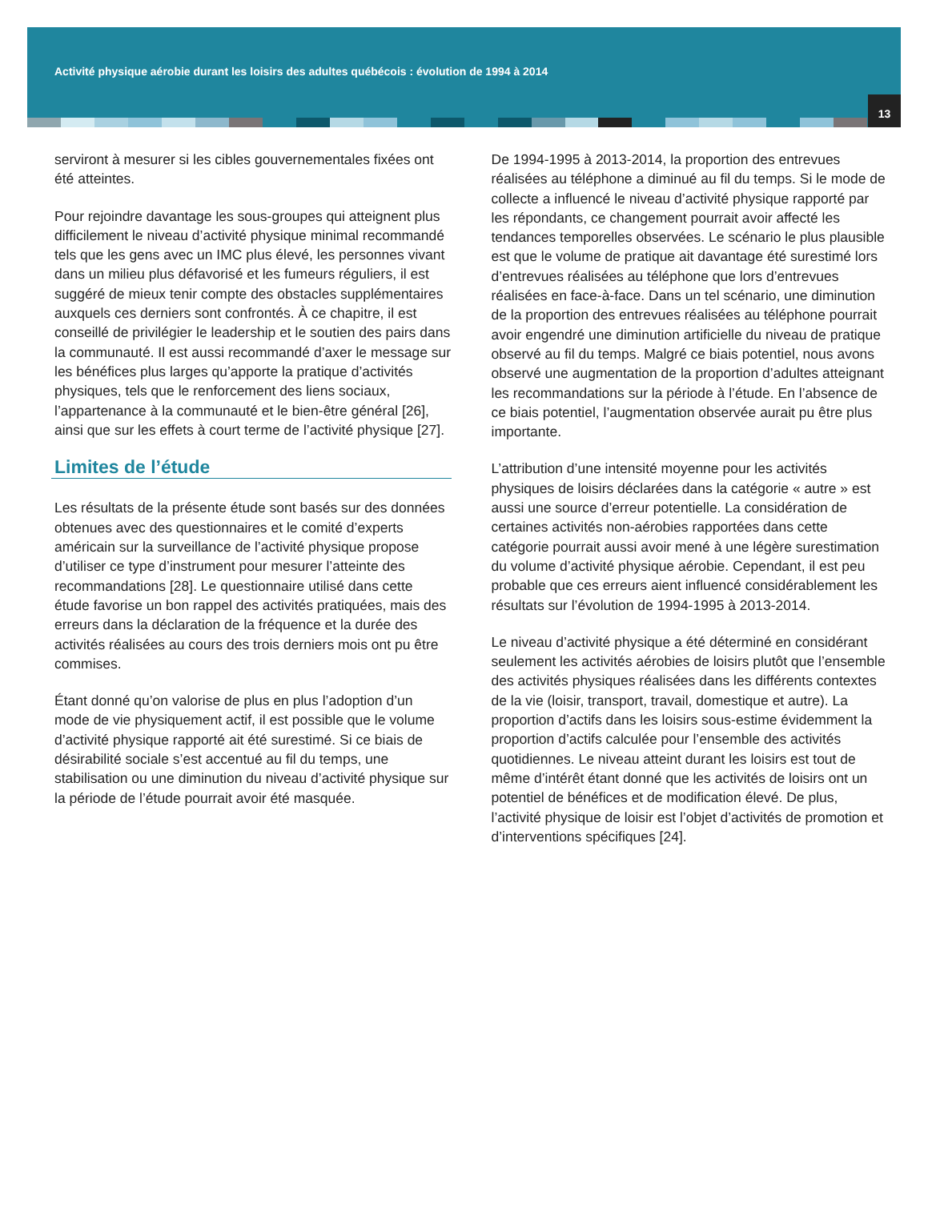Activité physique aérobie durant les loisirs des adultes québécois : évolution de 1994 à 2014
13
serviront à mesurer si les cibles gouvernementales fixées ont été atteintes.
Pour rejoindre davantage les sous-groupes qui atteignent plus difficilement le niveau d’activité physique minimal recommandé tels que les gens avec un IMC plus élevé, les personnes vivant dans un milieu plus défavorisé et les fumeurs réguliers, il est suggéré de mieux tenir compte des obstacles supplémentaires auxquels ces derniers sont confrontés. À ce chapitre, il est conseillé de privilégier le leadership et le soutien des pairs dans la communauté. Il est aussi recommandé d’axer le message sur les bénéfices plus larges qu’apporte la pratique d’activités physiques, tels que le renforcement des liens sociaux, l’appartenance à la communauté et le bien-être général [26], ainsi que sur les effets à court terme de l’activité physique [27].
Limites de l’étude
Les résultats de la présente étude sont basés sur des données obtenues avec des questionnaires et le comité d’experts américain sur la surveillance de l’activité physique propose d’utiliser ce type d’instrument pour mesurer l’atteinte des recommandations [28]. Le questionnaire utilisé dans cette étude favorise un bon rappel des activités pratiquées, mais des erreurs dans la déclaration de la fréquence et la durée des activités réalisées au cours des trois derniers mois ont pu être commises.
Étant donné qu’on valorise de plus en plus l’adoption d’un mode de vie physiquement actif, il est possible que le volume d’activité physique rapporté ait été surestimé. Si ce biais de désirabilité sociale s’est accentué au fil du temps, une stabilisation ou une diminution du niveau d’activité physique sur la période de l’étude pourrait avoir été masquée.
De 1994-1995 à 2013-2014, la proportion des entrevues réalisées au téléphone a diminué au fil du temps. Si le mode de collecte a influencé le niveau d’activité physique rapporté par les répondants, ce changement pourrait avoir affecté les tendances temporelles observées. Le scénario le plus plausible est que le volume de pratique ait davantage été surestimé lors d’entrevues réalisées au téléphone que lors d’entrevues réalisées en face-à-face. Dans un tel scénario, une diminution de la proportion des entrevues réalisées au téléphone pourrait avoir engendré une diminution artificielle du niveau de pratique observé au fil du temps. Malgré ce biais potentiel, nous avons observé une augmentation de la proportion d’adultes atteignant les recommandations sur la période à l’étude. En l’absence de ce biais potentiel, l’augmentation observée aurait pu être plus importante.
L’attribution d’une intensité moyenne pour les activités physiques de loisirs déclarées dans la catégorie « autre » est aussi une source d’erreur potentielle. La considération de certaines activités non-aérobies rapportées dans cette catégorie pourrait aussi avoir mené à une légère surestimation du volume d’activité physique aérobie. Cependant, il est peu probable que ces erreurs aient influencé considérablement les résultats sur l’évolution de 1994-1995 à 2013-2014.
Le niveau d’activité physique a été déterminé en considérant seulement les activités aérobies de loisirs plutôt que l’ensemble des activités physiques réalisées dans les différents contextes de la vie (loisir, transport, travail, domestique et autre). La proportion d’actifs dans les loisirs sous-estime évidemment la proportion d’actifs calculée pour l’ensemble des activités quotidiennes. Le niveau atteint durant les loisirs est tout de même d’intérêt étant donné que les activités de loisirs ont un potentiel de bénéfices et de modification élevé. De plus, l’activité physique de loisir est l’objet d’activités de promotion et d’interventions spécifiques [24].